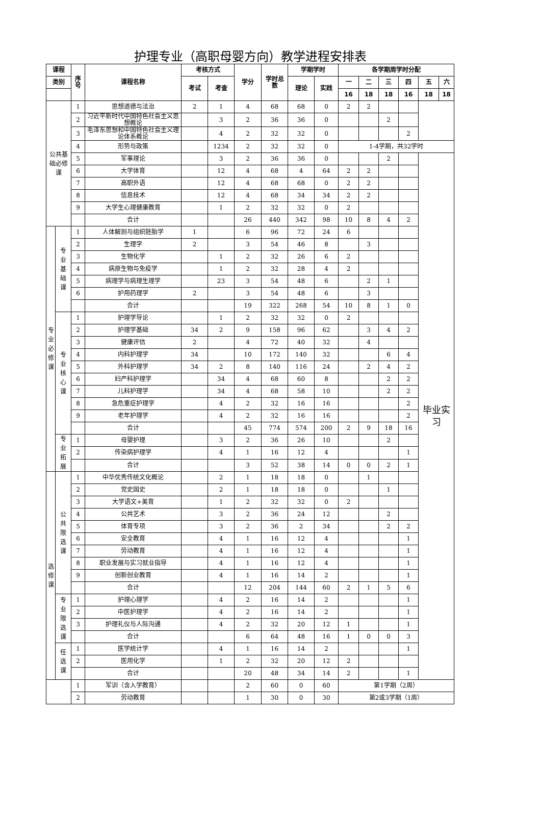护理专业（高职母婴方向）教学进程安排表
| 课程 | | 序 号 | 课程名称 | 考核方式 | | 学分 | 学时总 数 | 学期学时 | | 各学期周学时分配 | | | | | |
| --- | --- | --- | --- | --- | --- | --- | --- | --- | --- | --- | --- | --- | --- | --- | --- |
| 类别 | | | | 考试 | 考查 | | | 理论 | 实践 | 一 | 二 | 三 | 四 | 五 | 六 |
| | | | | | | | | | | 16 | 18 | 18 | 16 | 18 | 18 |
| 公共基 础必修 课 | | 1 | 思想道德与法治 | 2 | 1 | 4 | 68 | 68 | 0 | 2 | 2 | | | | |
| | | 2 | 习近平新时代中国特色社会主义思想概论 | | 3 | 2 | 36 | 36 | 0 | | | 2 | | | |
| | | 3 | 毛泽东思想和中国特色社会主义理论体系概论 | | 4 | 2 | 32 | 32 | 0 | | | | 2 | | |
| | | 4 | 形势与政策 | | 1234 | 2 | 32 | 32 | 0 | 1-4学期，共32学时 | | | | | |
| | | 5 | 军事理论 | | 3 | 2 | 36 | 36 | 0 | | | 2 | | 毕业实 习 | |
| | | 6 | 大学体育 | | 12 | 4 | 68 | 4 | 64 | 2 | 2 | | | | |
| | | 7 | 高职外语 | | 12 | 4 | 68 | 68 | 0 | 2 | 2 | | | | |
| | | 8 | 信息技术 | | 12 | 4 | 68 | 34 | 34 | 2 | 2 | | | | |
| | | 9 | 大学生心理健康教育 | | 1 | 2 | 32 | 32 | 0 | 2 | | | | | |
| | | | 合计 | | | 26 | 440 | 342 | 98 | 10 | 8 | 4 | 2 | | |
| 专 业 必 修 课 | 专 业 基 础 课 | 1 | 人体解剖与组织胚胎学 | 1 | | 6 | 96 | 72 | 24 | 6 | | | | | |
| | | 2 | 生理学 | 2 | | 3 | 54 | 46 | 8 | | 3 | | | | |
| | | 3 | 生物化学 | | 1 | 2 | 32 | 26 | 6 | 2 | | | | | |
| | | 4 | 病原生物与免疫学 | | 1 | 2 | 32 | 28 | 4 | 2 | | | | | |
| | | 5 | 病理学与病理生理学 | | 23 | 3 | 54 | 48 | 6 | | 2 | 1 | | | |
| | | 6 | 护用药理学 | 2 | | 3 | 54 | 48 | 6 | | 3 | | | | |
| | | | 合计 | | | 19 | 322 | 268 | 54 | 10 | 8 | 1 | 0 | | |
| | 专 业 核 心 课 | 1 | 护理学导论 | | 1 | 2 | 32 | 32 | 0 | 2 | | | | | |
| | | 2 | 护理学基础 | 34 | 2 | 9 | 158 | 96 | 62 | | 3 | 4 | 2 | | |
| | | 3 | 健康评估 | 2 | | 4 | 72 | 40 | 32 | | 4 | | | | |
| | | 4 | 内科护理学 | 34 | | 10 | 172 | 140 | 32 | | | 6 | 4 | | |
| | | 5 | 外科护理学 | 34 | 2 | 8 | 140 | 116 | 24 | | 2 | 4 | 2 | | |
| | | 6 | 妇产科护理学 | | 34 | 4 | 68 | 60 | 8 | | | 2 | 2 | | |
| | | 7 | 儿科护理学 | | 34 | 4 | 68 | 58 | 10 | | | 2 | 2 | | |
| | | 8 | 急危重症护理学 | | 4 | 2 | 32 | 16 | 16 | | | | 2 | | |
| | | 9 | 老年护理学 | | 4 | 2 | 32 | 16 | 16 | | | | 2 | | |
| | | | 合计 | | | 45 | 774 | 574 | 200 | 2 | 9 | 18 | 16 | | |
| | 专 业 拓 展 | 1 | 母婴护理 | | 3 | 2 | 36 | 26 | 10 | | | 2 | | | |
| | | 2 | 传染病护理学 | | 4 | 1 | 16 | 12 | 4 | | | | 1 | | |
| | | | 合计 | | | 3 | 52 | 38 | 14 | 0 | 0 | 2 | 1 | | |
| 选 修 课 | 公 共 限 选 课 | 1 | 中华优秀传统文化概论 | | 2 | 1 | 18 | 18 | 0 | | 1 | | | | |
| | | 2 | 党史国史 | | 2 | 1 | 18 | 18 | 0 | | | 1 | | | |
| | | 3 | 大学语文+美育 | | 1 | 2 | 32 | 32 | 0 | 2 | | | | | |
| | | 4 | 公共艺术 | | 3 | 2 | 36 | 24 | 12 | | | 2 | | | |
| | | 5 | 体育专项 | | 3 | 2 | 36 | 2 | 34 | | | 2 | 2 | | |
| | | 6 | 安全教育 | | 4 | 1 | 16 | 12 | 4 | | | | 1 | | |
| | | 7 | 劳动教育 | | 4 | 1 | 16 | 12 | 4 | | | | 1 | | |
| | | 8 | 职业发展与实习就业指导 | | 4 | 1 | 16 | 12 | 4 | | | | 1 | | |
| | | 9 | 创新创业教育 | | 4 | 1 | 16 | 14 | 2 | | | | 1 | | |
| | | | 合计 | | | 12 | 204 | 144 | 60 | 2 | 1 | 5 | 6 | | |
| | 专 业 限 选 课 | 1 | 护理心理学 | | 4 | 2 | 16 | 14 | 2 | | | | 1 | | |
| | | 2 | 中医护理学 | | 4 | 2 | 16 | 14 | 2 | | | | 1 | | |
| | | 3 | 护理礼仪与人际沟通 | | 4 | 2 | 32 | 20 | 12 | 1 | | | 1 | | |
| | | | 合计 | | | 6 | 64 | 48 | 16 | 1 | 0 | 0 | 3 | | |
| | 任 选 课 | 1 | 医学统计学 | | 4 | 1 | 16 | 14 | 2 | | | | 1 | | |
| | | 2 | 医用化学 | | 1 | 2 | 32 | 20 | 12 | 2 | | | | | |
| | | | 合计 | | | 20 | 48 | 34 | 14 | 2 | | | 1 | | |
| | | 1 | 军训（含入学教育） | | | 2 | 60 | 0 | 60 | 第1学期（2周） | | | | | |
| | | 2 | 劳动教育 | | | 1 | 30 | 0 | 30 | 第2或3学期（1周） | | | | | |